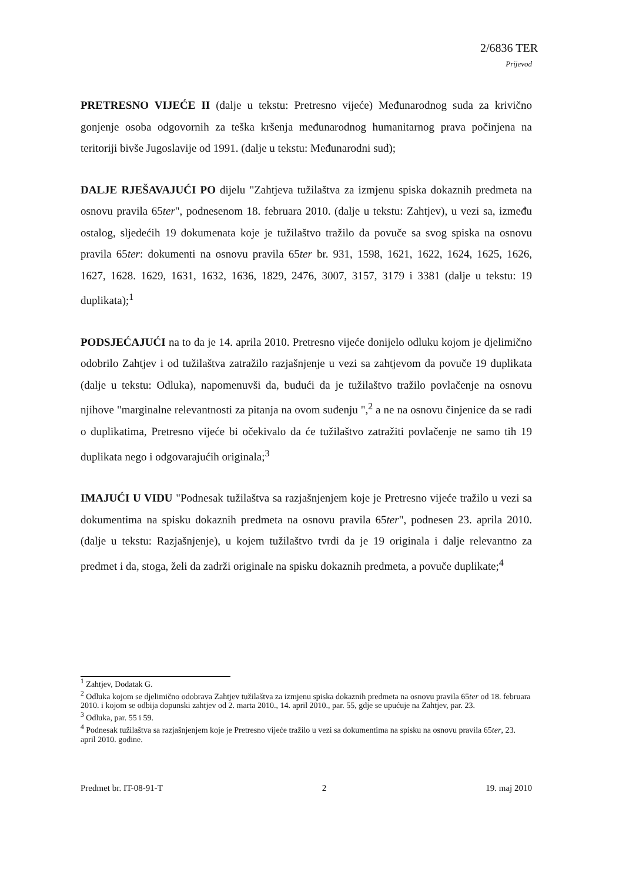2/6836 TER
Prijevod
PRETRESNO VIJEĆE II (dalje u tekstu: Pretresno vijeće) Međunarodnog suda za krivično gonjenje osoba odgovornih za teška kršenja međunarodnog humanitarnog prava počinjena na teritoriji bivše Jugoslavije od 1991. (dalje u tekstu: Međunarodni sud);
DALJE RJEŠAVAJUĆI PO dijelu "Zahtjeva tužilaštva za izmjenu spiska dokaznih predmeta na osnovu pravila 65ter", podnesenom 18. februara 2010. (dalje u tekstu: Zahtjev), u vezi sa, između ostalog, sljedećih 19 dokumenata koje je tužilaštvo tražilo da povuče sa svog spiska na osnovu pravila 65ter: dokumenti na osnovu pravila 65ter br. 931, 1598, 1621, 1622, 1624, 1625, 1626, 1627, 1628. 1629, 1631, 1632, 1636, 1829, 2476, 3007, 3157, 3179 i 3381 (dalje u tekstu: 19 duplikata);<sup>1</sup>
PODSJEĆAJUĆI na to da je 14. aprila 2010. Pretresno vijeće donijelo odluku kojom je djelimično odobrilo Zahtjev i od tužilaštva zatražilo razjašnjenje u vezi sa zahtjevom da povuče 19 duplikata (dalje u tekstu: Odluka), napomenuvši da, budući da je tužilaštvo tražilo povlačenje na osnovu njihove "marginalne relevantnosti za pitanja na ovom suđenju ",<sup>2</sup> a ne na osnovu činjenice da se radi o duplikatima, Pretresno vijeće bi očekivalo da će tužilaštvo zatražiti povlačenje ne samo tih 19 duplikata nego i odgovarajućih originala;<sup>3</sup>
IMAJUĆI U VIDU "Podnesak tužilaštva sa razjašnjenjem koje je Pretresno vijeće tražilo u vezi sa dokumentima na spisku dokaznih predmeta na osnovu pravila 65ter", podnesen 23. aprila 2010. (dalje u tekstu: Razjašnjenje), u kojem tužilaštvo tvrdi da je 19 originala i dalje relevantno za predmet i da, stoga, želi da zadrži originale na spisku dokaznih predmeta, a povuče duplikate;<sup>4</sup>
<sup>1</sup> Zahtjev, Dodatak G.
<sup>2</sup> Odluka kojom se djelimično odobrava Zahtjev tužilaštva za izmjenu spiska dokaznih predmeta na osnovu pravila 65ter od 18. februara 2010. i kojom se odbija dopunski zahtjev od 2. marta 2010., 14. april 2010., par. 55, gdje se upućuje na Zahtjev, par. 23.
<sup>3</sup> Odluka, par. 55 i 59.
<sup>4</sup> Podnesak tužilaštva sa razjašnjenjem koje je Pretresno vijeće tražilo u vezi sa dokumentima na spisku na osnovu pravila 65ter, 23. april 2010. godine.
Predmet br. IT-08-91-T 2 19. maj 2010